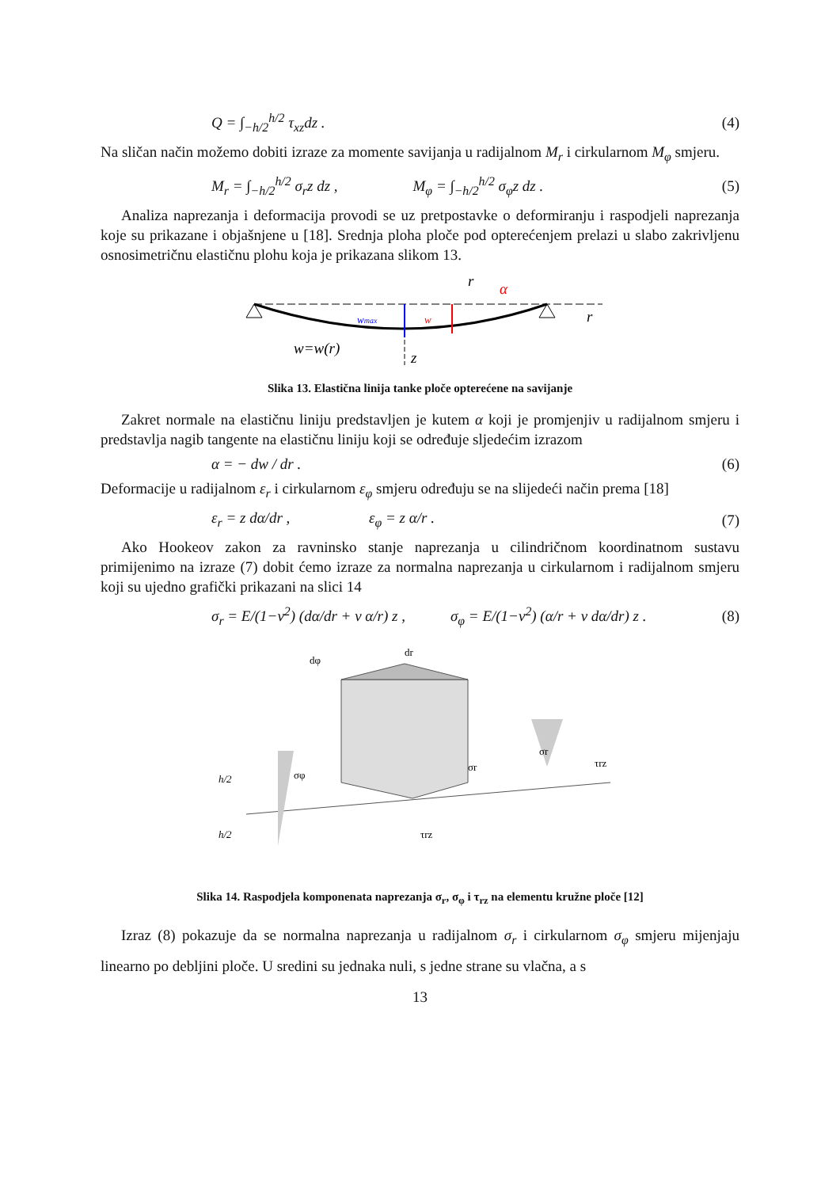Q = ∫<sub>−h/2</sub><sup>h/2</sup> τ<sub>xz</sub>dz . (4)
Na sličan način možemo dobiti izraze za momente savijanja u radijalnom M<sub>r</sub> i cirkularnom M<sub>φ</sub> smjeru.
M<sub>r</sub> = ∫<sub>−h/2</sub><sup>h/2</sup> σ<sub>r</sub>z dz , M<sub>φ</sub> = ∫<sub>−h/2</sub><sup>h/2</sup> σ<sub>φ</sub>z dz . (5)
Analiza naprezanja i deformacija provodi se uz pretpostavke o deformiranju i raspodjeli naprezanja koje su prikazane i objašnjene u [18]. Srednja ploha ploče pod opterećenjem prelazi u slabo zakrivljenu osnosimetričnu elastičnu plohu koja je prikazana slikom 13.
r
wmax
w
α
r
w=w(r)
z
Slika 13. Elastična linija tanke ploče opterećene na savijanje
Zakret normale na elastičnu liniju predstavljen je kutem α koji je promjenjiv u radijalnom smjeru i predstavlja nagib tangente na elastičnu liniju koji se određuje sljedećim izrazom
α = − dw / dr . (6)
Deformacije u radijalnom ε<sub>r</sub> i cirkularnom ε<sub>φ</sub> smjeru određuju se na slijedeći način prema [18]
ε<sub>r</sub> = z dα/dr , ε<sub>φ</sub> = z α/r . (7)
Ako Hookeov zakon za ravninsko stanje naprezanja u cilindričnom koordinatnom sustavu primijenimo na izraze (7) dobit ćemo izraze za normalna naprezanja u cirkularnom i radijalnom smjeru koji su ujedno grafički prikazani na slici 14
σ<sub>r</sub> = E/(1−ν<sup>2</sup>) (dα/dr + ν α/r) z , σ<sub>φ</sub> = E/(1−ν<sup>2</sup>) (α/r + ν dα/dr) z . (8)
dφ
dr
σφ
σr
σr
τrz
τrz
h/2
h/2
Slika 14. Raspodjela komponenata naprezanja σ<sub>r</sub>, σ<sub>φ</sub> i τ<sub>rz</sub> na elementu kružne ploče [12]
Izraz (8) pokazuje da se normalna naprezanja u radijalnom σ<sub>r</sub> i cirkularnom σ<sub>φ</sub> smjeru mijenjaju linearno po debljini ploče. U sredini su jednaka nuli, s jedne strane su vlačna, a s
13